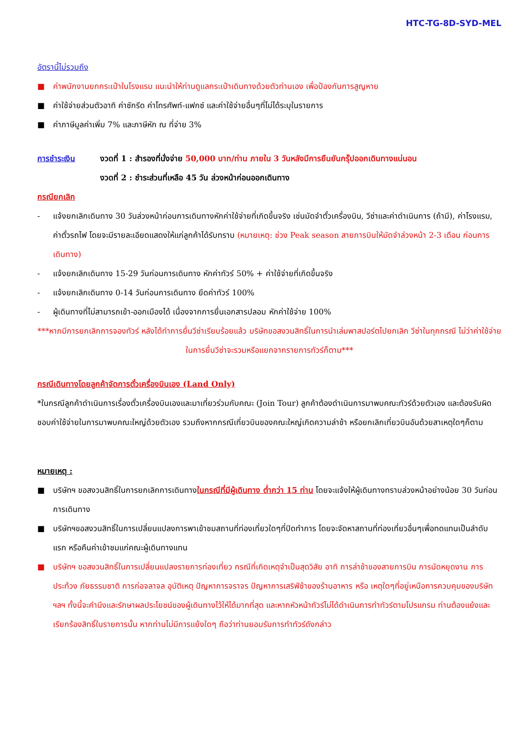HTC-TG-8D-SYD-MEL
อัตรานี้ไม่รวมถึง
■ ค่าพนักงานยกกระเป๋าในโรงแรม แนะนำให้ท่านดูแลกระเป๋าเดินทางด้วยตัวท่านเอง เพื่อป้องกันการสูญหาย
■ ค่าใช้จ่ายส่วนตัวอาทิ ค่าซักรีด ค่าโทรศัพท์-แฟกซ์ และค่าใช้จ่ายอื่นๆที่ไม่ได้ระบุในรายการ
■ ค่าภาษีมูลค่าเพิ่ม 7% และภาษีหัก ณ ที่จ่าย 3%
การชำระเงิน งวดที่ 1 : สำรองที่นั่งจ่าย 50,000 บาท/ท่าน ภายใน 3 วันหลังมีการยืนยันกรุ๊ปออกเดินทางแน่นอน
งวดที่ 2 : ชำระส่วนที่เหลือ 45 วัน ล่วงหน้าก่อนออกเดินทาง
กรณียกเลิก
- แจ้งยกเลิกเดินทาง 30 วันล่วงหน้าก่อนการเดินทางหักค่าใช้จ่ายที่เกิดขึ้นจริง เช่นมัดจำตั๋วเครื่องบิน, วีซ่าและค่าดำเนินการ (ถ้ามี), ค่าโรงแรม, ค่าตั๋วรถไฟ โดยจะมีรายละเอียดแสดงให้แก่ลูกค้าได้รับทราบ (หมายเหตุ: ช่วง Peak season สายการบินให้มัดจำล่วงหน้า 2-3 เดือน ก่อนการเดินทาง)
- แจ้งยกเลิกเดินทาง 15-29 วันก่อนการเดินทาง หักค่าทัวร์ 50% + ค่าใช้จ่ายที่เกิดขึ้นจริง
- แจ้งยกเลิกเดินทาง 0-14 วันก่อนการเดินทาง ยึดค่าทัวร์ 100%
- ผู้เดินทางที่ไม่สามารถเข้า-ออกเมืองได้ เนื่องจากการยื่นเอกสารปลอม หักค่าใช้จ่าย 100%
***หากมีการยกเลิกการจองทัวร์ หลังได้ทำการยื่นวีซ่าเรียบร้อยแล้ว บริษัทขอสงวนสิทธิ์ในการนำเล่มพาสปอร์ตไปยกเลิก วีซ่าในทุกกรณี ไม่ว่าค่าใช้จ่ายในการยื่นวีซ่าจะรวมหรือแยกจากรายการทัวร์ก็ตาม***
กรณีเดินทางโดยลูกค้าจัดการตั๋วเครื่องบินเอง (Land Only)
*ในกรณีลูกค้าดำเนินการเรื่องตั๋วเครื่องบินเองและมาเที่ยวร่วมกับคณะ (Join Tour) ลูกค้าต้องดำเนินการมาพบคณะทัวร์ด้วยตัวเอง และต้องรับผิดชอบค่าใช้จ่ายในการมาพบคณะใหญ่ด้วยตัวเอง รวมถึงหากกรณีเที่ยวบินของคณะใหญ่เกิดความล่าช้า หรือยกเลิกเที่ยวบินอันด้วยสาเหตุใดๆก็ตาม
หมายเหตุ :
■ บริษัทฯ ขอสงวนสิทธิ์ในการยกเลิกการเดินทางในกรณีที่มีผู้เดินทาง ต่ำกว่า 15 ท่าน โดยจะแจ้งให้ผู้เดินทางทราบล่วงหน้าอย่างน้อย 30 วันก่อนการเดินทาง
■ บริษัทฯขอสงวนสิทธิ์ในการเปลี่ยนแปลงการพาเข้าชมสถานที่ท่องเที่ยวใดๆที่ปิดทำการ โดยจะจัดหาสถานที่ท่องเที่ยวอื่นๆเพื่อทดแทนเป็นลำดับแรก หรือคืนค่าเข้าชมแก่คณะผู้เดินทางแทน
■ บริษัทฯ ขอสงวนสิทธิ์ในการเปลี่ยนแปลงรายการท่องเที่ยว กรณีที่เกิดเหตุจำเป็นสุดวิสัย อาทิ การล่าช้าของสายการบิน การนัดหยุดงาน การประท้วง ภัยธรรมชาติ การก่อจลาจล อุบัติเหตุ ปัญหาการจราจร ปัญหาการเสริฟ์ช้าของร้านอาหาร หรือ เหตุใดๆที่อยู่เหนือการควบคุมของบริษัท ฯลฯ ทั้งนี้จะคำนึงและรักษาผลประโยชน์ของผู้เดินทางไว้ให้ได้มากที่สุด และหากหัวหน้าทัวร์ไม่ได้ดำเนินการทำทัวร์ตามโปรแกรม ท่านต้องแย้งและเรียกร้องสิทธิ์ในรายการนั้น หากท่านไม่มีการแย้งใดๆ ถือว่าท่านยอมรับการทำทัวร์ดังกล่าว